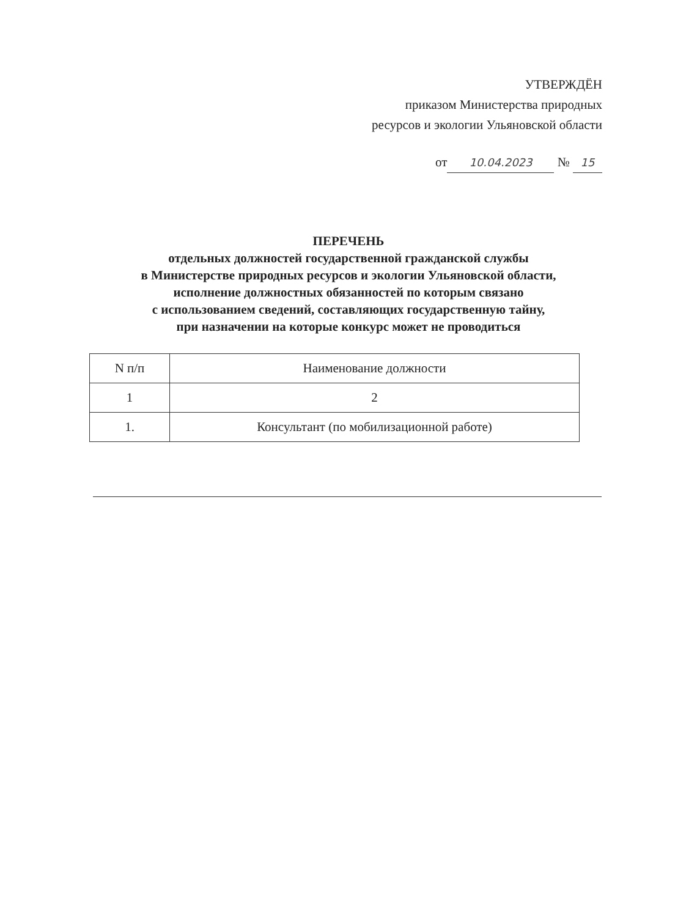УТВЕРЖДЁН
приказом Министерства природных
ресурсов и экологии Ульяновской области
от 10.04.2023 № 15
ПЕРЕЧЕНЬ
отдельных должностей государственной гражданской службы
в Министерстве природных ресурсов и экологии Ульяновской области,
исполнение должностных обязанностей по которым связано
с использованием сведений, составляющих государственную тайну,
при назначении на которые конкурс может не проводиться
| N п/п | Наименование должности |
| --- | --- |
| 1 | 2 |
| 1. | Консультант (по мобилизационной работе) |